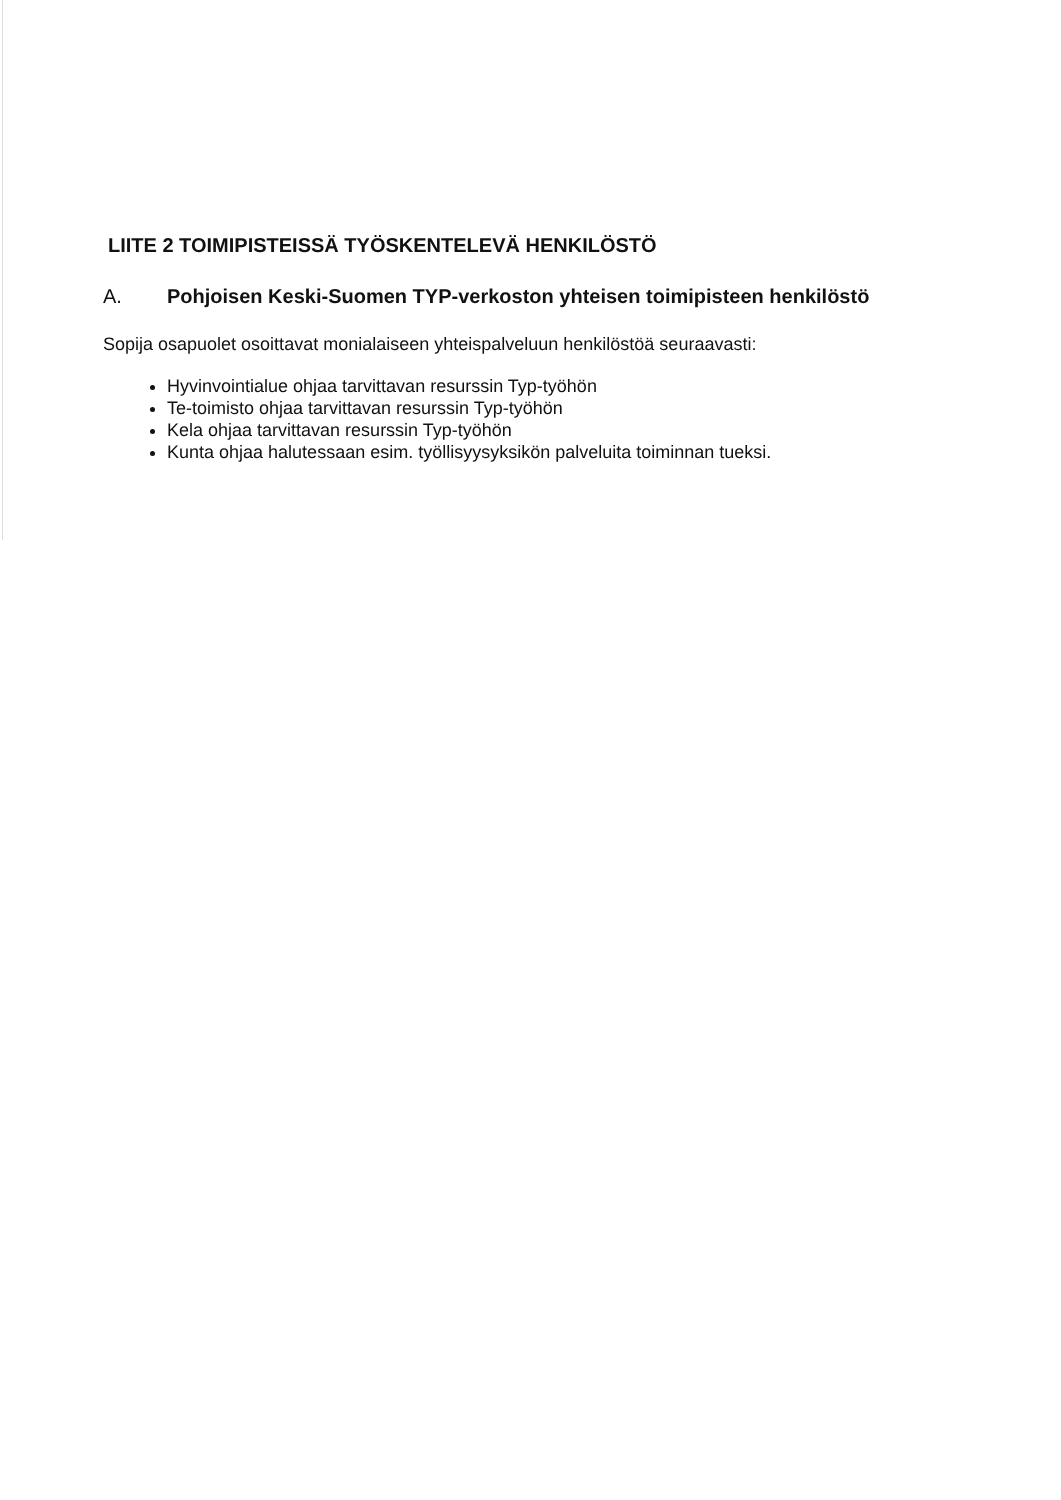LIITE 2 TOIMIPISTEISSÄ TYÖSKENTELEVÄ HENKILÖSTÖ
A. Pohjoisen Keski-Suomen TYP-verkoston yhteisen toimipisteen henkilöstö
Sopija osapuolet osoittavat monialaiseen yhteispalveluun henkilöstöä seuraavasti:
Hyvinvointialue ohjaa tarvittavan resurssin Typ-työhön
Te-toimisto ohjaa tarvittavan resurssin Typ-työhön
Kela ohjaa tarvittavan resurssin Typ-työhön
Kunta ohjaa halutessaan esim. työllisyysyksikön palveluita toiminnan tueksi.